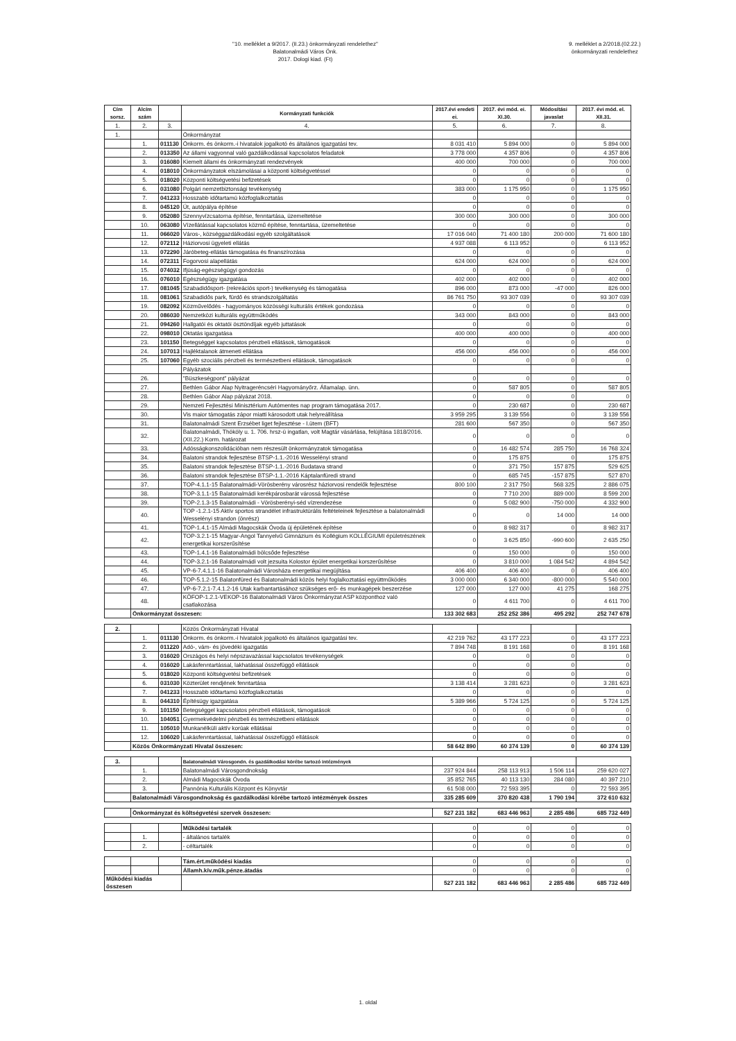"10. melléklet a 9/2017. (II.23.) önkormányzati rendelethez"
Balatonalmádi Város Önk.
2017. Dologi kiad. (Ft)
9. melléklet a 2/2018.(02.22.)
önkormányzati rendelethez
| Cím sorsz. | Alcím szám | | Kormányzati funkciók | 2017.évi eredeti ei. | 2017. évi mód. ei. XI.30. | Módosítási javaslat | 2017. évi mód. el. XII.31. |
| --- | --- | --- | --- | --- | --- | --- | --- |
| 1. | 2. | 3. | 4. | 5. | 6. | 7. | 8. |
| 1. | | | Önkormányzat | | | | |
| | 1. | 011130 | Önkorm. és önkorm.-i hivatalok jogalkotó és általános igazgatási tev. | 8 031 410 | 5 894 000 | 0 | 5 894 000 |
| | 2. | 013350 | Az állami vagyonnal való gazdálkodással kapcsolatos feladatok | 3 778 000 | 4 357 806 | 0 | 4 357 806 |
| | 3. | 016080 | Kiemelt állami és önkormányzati rendezvények | 400 000 | 700 000 | 0 | 700 000 |
| | 4. | 018010 | Önkormányzatok elszámolásai a központi költségvetéssel | 0 | 0 | 0 | 0 |
| | 5. | 018020 | Központi költségvetési befizetések | 0 | 0 | 0 | 0 |
| | 6. | 031080 | Polgári nemzetbiztonsági tevékenység | 383 000 | 1 175 950 | 0 | 1 175 950 |
| | 7. | 041233 | Hosszabb időtartamú közfoglalkoztatás | 0 | 0 | 0 | 0 |
| | 8. | 045120 | Út, autópálya építése | 0 | 0 | 0 | 0 |
| | 9. | 052080 | Szennyvízcsatorna építése, fenntartása, üzemeltetése | 300 000 | 300 000 | 0 | 300 000 |
| | 10. | 063080 | Vízellátással kapcsolatos közmű építése, fenntartása, üzemeltetése | 0 | 0 | 0 | 0 |
| | 11. | 066020 | Város-, községgazdálkodási egyéb szolgáltatások | 17 016 040 | 71 400 180 | 200 000 | 71 600 180 |
| | 12. | 072112 | Háziorvosi ügyeleti ellátás | 4 937 088 | 6 113 952 | 0 | 6 113 952 |
| | 13. | 072290 | Járóbeteg-ellátás támogatása és finanszírozása | 0 | 0 | 0 | 0 |
| | 14. | 072311 | Fogorvosi alapellátás | 624 000 | 624 000 | 0 | 624 000 |
| | 15. | 074032 | Ifjúság-egészségügyi gondozás | 0 | 0 | 0 | 0 |
| | 16. | 076010 | Egészségügy igazgatása | 402 000 | 402 000 | 0 | 402 000 |
| | 17. | 081045 | Szabadidősport- (rekreációs sport-) tevékenység és támogatása | 896 000 | 873 000 | -47 000 | 826 000 |
| | 18. | 081061 | Szabadidős park, fürdő és strandszolgáltatás | 86 761 750 | 93 307 039 | 0 | 93 307 039 |
| | 19. | 082092 | Közművelődés - hagyományos közösségi kulturális értékek gondozása | 0 | 0 | 0 | 0 |
| | 20. | 086030 | Nemzetközi kulturális együttműködés | 343 000 | 843 000 | 0 | 843 000 |
| | 21. | 094260 | Hallgatói és oktatói ösztöndíjak egyéb juttatások | 0 | 0 | 0 | 0 |
| | 22. | 098010 | Oktatás igazgatása | 400 000 | 400 000 | 0 | 400 000 |
| | 23. | 101150 | Betegséggel kapcsolatos pénzbeli ellátások, támogatások | 0 | 0 | 0 | 0 |
| | 24. | 107013 | Hajléktalanok átmeneti ellátása | 456 000 | 456 000 | 0 | 456 000 |
| | 25. | 107060 | Egyéb szociális pénzbeli és természetbeni ellátások, támogatások | 0 | 0 | 0 | 0 |
| | | | Pályázatok | | | | |
| | 26. | | "Büszkeségpont" pályázat | 0 | 0 | 0 | 0 |
| | 27. | | Bethlen Gábor Alap Nyitrageréncséri Hagyományőrz. Államalap. ünn. | 0 | 587 805 | 0 | 587 805 |
| | 28. | | Bethlen Gábor Alap pályázat 2018. | 0 | 0 | 0 | 0 |
| | 29. | | Nemzeti Fejlesztési Minisztérium Autómentes nap program támogatása 2017. | 0 | 230 687 | 0 | 230 687 |
| | 30. | | Vis maior támogatás zápor miatti károsodott utak helyreállítása | 3 959 295 | 3 139 556 | 0 | 3 139 556 |
| | 31. | | Balatonalmádi Szent Erzsébet liget fejlesztése - I.ütem (BFT) | 281 600 | 567 350 | 0 | 567 350 |
| | 32. | | Balatonalmádi, Thököly u. 1. 706. hrsz-ú ingatlan, volt Magtár vásárlása, felújítása 1818/2016. (XII.22.) Korm. határozat | 0 | 0 | 0 | 0 |
| | 33. | | Adósságkonszolidációban nem részesült önkormányzatok támogatása | 0 | 16 482 574 | 285 750 | 16 768 324 |
| | 34. | | Balatoni strandok fejlesztése BTSP-1.1.-2016 Wesselényi strand | 0 | 175 875 | 0 | 175 875 |
| | 35. | | Balatoni strandok fejlesztése BTSP-1.1.-2016 Budatava strand | 0 | 371 750 | 157 875 | 529 625 |
| | 36. | | Balatoni strandok fejlesztése BTSP-1.1.-2016 Káptalanfüredi strand | 0 | 685 745 | -157 875 | 527 870 |
| | 37. | | TOP-4.1.1-15 Balatonalmádi-Vörösberény városrész háziorvosi rendelők fejlesztése | 800 100 | 2 317 750 | 568 325 | 2 886 075 |
| | 38. | | TOP-3.1.1-15 Balatonalmádi kerékpárosbarát várossá fejlesztése | 0 | 7 710 200 | 889 000 | 8 599 200 |
| | 39. | | TOP-2.1.3-15 Balatonalmádi - Vörösberényi-séd vízrendezése | 0 | 5 082 900 | -750 000 | 4 332 900 |
| | 40. | | TOP -1.2.1-15 Aktív sportos strandélet infrastruktúrális feltételeinek fejlesztése a balatonalmádi Wesselényi strandon (önrész) | 0 | 0 | 14 000 | 14 000 |
| | 41. | | TOP-1.4.1-15 Almádi Magocskák Óvoda új épületének építése | 0 | 8 982 317 | 0 | 8 982 317 |
| | 42. | | TOP-3.2.1-15 Magyar-Angol Tannyelvű Gimnázium és Kollégium KOLLÉGIUMI épületrészének energetikai korszerűsítése | 0 | 3 625 850 | -990 600 | 2 635 250 |
| | 43. | | TOP-1.4.1-16 Balatonalmádi bölcsőde fejlesztése | 0 | 150 000 | 0 | 150 000 |
| | 44. | | TOP-3.2.1-16 Balatonalmádi volt jezsuita Kolostor épület energetikai korszerűsítése | 0 | 3 810 000 | 1 084 542 | 4 894 542 |
| | 45. | | VP-6-7.4.1.1-16 Balatonalmádi Városháza energetikai megújítása | 406 400 | 406 400 | 0 | 406 400 |
| | 46. | | TOP-5.1.2-15 Balatonfüred és Balatonalmádi közös helyi foglalkoztatási együttműködés | 3 000 000 | 6 340 000 | -800 000 | 5 540 000 |
| | 47. | | VP-6-7.2.1-7.4.1.2-16 Utak karbantartásához szükséges erő- és munkagépek beszerzése | 127 000 | 127 000 | 41 275 | 168 275 |
| | 48. | | KÖFOP-1.2.1-VEKOP-16 Balatonalmádi Város Önkormányzat ASP központhoz való csatlakozása | 0 | 4 611 700 | 0 | 4 611 700 |
| | Önkormányzat összesen: | | | 133 302 683 | 252 252 386 | 495 292 | 252 747 678 |
| 2. | | | Közös Önkormányzati Hivatal | | | | |
| | 1. | 011130 | Önkorm. és önkorm.-i hivatalok jogalkotó és általános igazgatási tev. | 42 219 762 | 43 177 223 | 0 | 43 177 223 |
| | 2. | 011220 | Adó-, vám- és jövedéki igazgatás | 7 894 748 | 8 191 168 | 0 | 8 191 168 |
| | 3. | 016020 | Országos és helyi népszavazással kapcsolatos tevékenységek | 0 | 0 | 0 | 0 |
| | 4. | 016020 | Lakásfenntartással, lakhatással összefüggő ellátások | 0 | 0 | 0 | 0 |
| | 5. | 018020 | Központi költségvetési befizetések | 0 | 0 | 0 | 0 |
| | 6. | 031030 | Közterület rendjének fenntartása | 3 138 414 | 3 281 623 | 0 | 3 281 623 |
| | 7. | 041233 | Hosszabb időtartamú közfoglalkoztatás | 0 | 0 | 0 | 0 |
| | 8. | 044310 | Építésügy igazgatása | 5 389 966 | 5 724 125 | 0 | 5 724 125 |
| | 9. | 101150 | Betegséggel kapcsolatos pénzbeli ellátások, támogatások | 0 | 0 | 0 | 0 |
| | 10. | 104051 | Gyermekvédelmi pénzbeli és természetbeni ellátások | 0 | 0 | 0 | 0 |
| | 11. | 105010 | Munkanélküli aktív korúak ellátásai | 0 | 0 | 0 | 0 |
| | 12. | 106020 | Lakásfenntartással, lakhatással összefüggő ellátások | 0 | 0 | 0 | 0 |
| | Közös Önkormányzati Hivatal összesen: | | | 58 642 890 | 60 374 139 | 0 | 60 374 139 |
| 3. | | | Balatonalmádi Városgondn. és gazdálkodási körébe tartozó intézmények | | | | |
| | 1. | | Balatonalmádi Városgondnokság | 237 924 844 | 258 113 913 | 1 506 114 | 259 620 027 |
| | 2. | | Almádi Magocskák Óvoda | 35 852 765 | 40 113 130 | 284 080 | 40 397 210 |
| | 3. | | Pannónia Kulturális Központ és Könyvtár | 61 508 000 | 72 593 395 | 0 | 72 593 395 |
| | Balatonalmádi Városgondnokság és gazdálkodási körébe tartozó intézmények összes | | | 335 285 609 | 370 820 438 | 1 790 194 | 372 610 632 |
| | Önkormányzat és költségvetési szervek összesen: | | | 527 231 182 | 683 446 963 | 2 285 486 | 685 732 449 |
| | | | Működési tartalék | 0 | 0 | 0 | 0 |
| | 1. | | - általános tartalék | 0 | 0 | 0 | 0 |
| | 2. | | - céltartalék | 0 | 0 | 0 | 0 |
| | | | Tám.ért.működési kiadás | 0 | 0 | 0 | 0 |
| | | | Államh.kív.műk.pénze.átadás | 0 | 0 | 0 | 0 |
| Működési kiadás összesen | | | | 527 231 182 | 683 446 963 | 2 285 486 | 685 732 449 |
1. oldal